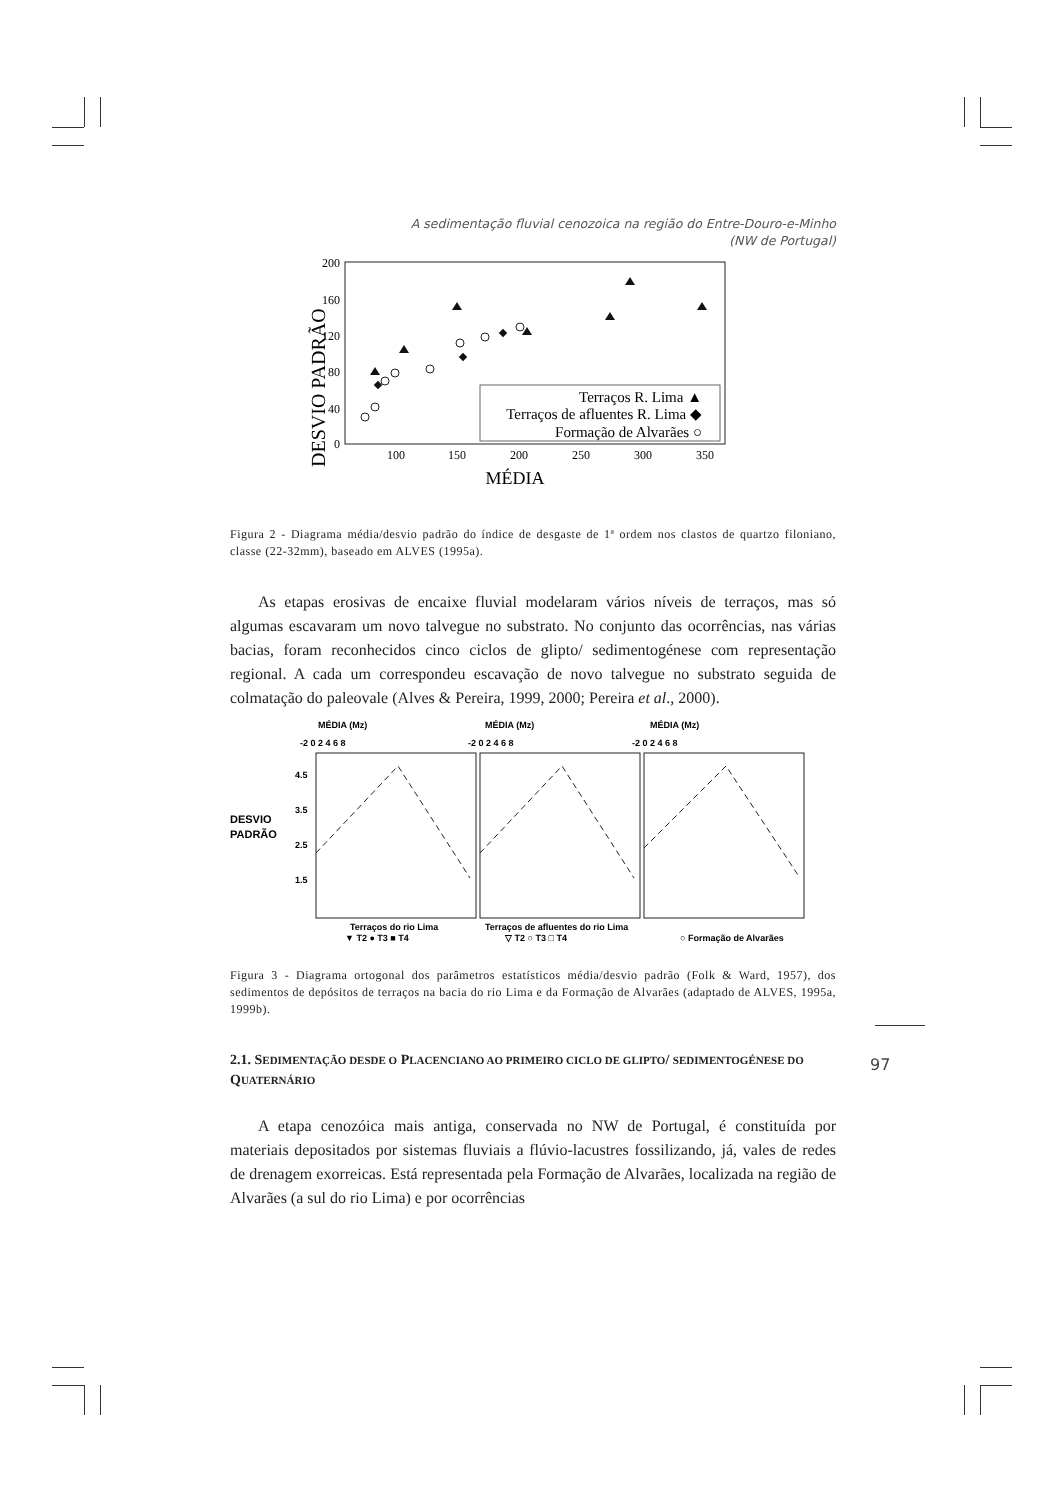97
A sedimentação fluvial cenozoica na região do Entre-Douro-e-Minho
(NW de Portugal)
DESVIO PADRÃO
200
160
120
80
40
0
100
150
200
250
300
350
MÉDIA
Terraços R. Lima ▲
Terraços de afluentes R. Lima ◆
Formação de Alvarães ○
Figura 2 - Diagrama média/desvio padrão do índice de desgaste de 1ª ordem nos clastos de quartzo filoniano, classe (22-32mm), baseado em ALVES (1995a).
As etapas erosivas de encaixe fluvial modelaram vários níveis de terraços, mas só algumas escavaram um novo talvegue no substrato. No conjunto das ocorrências, nas várias bacias, foram reconhecidos cinco ciclos de glipto/ sedimentogénese com representação regional. A cada um correspondeu escavação de novo talvegue no substrato seguida de colmatação do paleovale (Alves & Pereira, 1999, 2000; Pereira et al., 2000).
DESVIO
PADRÃO
MÉDIA (Mz)
MÉDIA (Mz)
MÉDIA (Mz)
-2 0 2 4 6 8
-2 0 2 4 6 8
-2 0 2 4 6 8
4.5
3.5
2.5
1.5
Terraços do rio Lima
Terraços de afluentes do rio Lima
▼ T2 ● T3 ■ T4
▽ T2 ○ T3 □ T4
○ Formação de Alvarães
Figura 3 - Diagrama ortogonal dos parâmetros estatísticos média/desvio padrão (Folk & Ward, 1957), dos sedimentos de depósitos de terraços na bacia do rio Lima e da Formação de Alvarães (adaptado de ALVES, 1995a, 1999b).
2.1. SEDIMENTAÇÃO DESDE O PLACENCIANO AO PRIMEIRO CICLO DE GLIPTO/ SEDIMENTOGÉNESE DO QUATERNÁRIO
A etapa cenozóica mais antiga, conservada no NW de Portugal, é constituída por materiais depositados por sistemas fluviais a flúvio-lacustres fossilizando, já, vales de redes de drenagem exorreicas. Está representada pela Formação de Alvarães, localizada na região de Alvarães (a sul do rio Lima) e por ocorrências